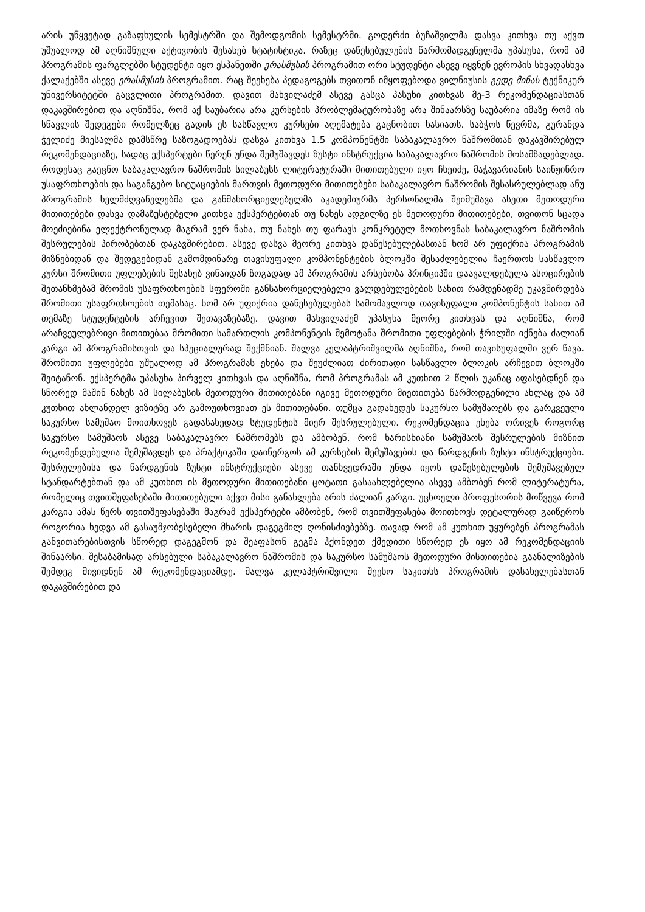არის უწყვეტად გაზაფხულის სემესტრში და შემოდგომის სემესტრში. გოდერძი ბუჩაშვილმა დასვა კითხვა თუ აქვთ უშუალოდ ამ აღნიშნული აქტივობის შესახებ სტატისტიკა. რაზეც დაწესებულების წარმომადგენელმა უპასუხა, რომ ამ პროგრამის ფარგლებში სტუდენტი იყო ესპანეთში ერასმუსის პროგრამით ორი სტუდენტი ასევე იყვნენ ევროპის სხვადასხვა ქალაქებში ასევე ერასმუსის პროგრამით. რაც შეეხება პედაგოგებს თვითონ იმყოფებოდა ვილნიუსის გედე მინას ტექნიკურ უნივერსიტეტში გაცვლითი პროგრამით. დავით მახვილაძემ ასევე გასცა პასუხი კითხვას მე-3 რეკომენდაციასთან დაკავშირებით და აღნიშნა, რომ აქ საუბარია არა კურსების პრობლემატურობაზე არა შინაარსზე საუბარია იმაზე რომ ის სწავლის შედეგები რომელზეც გადის ეს სასწავლო კურსები აღემატება გაცნობით ხასიათს. საბჭოს წევრმა, გურანდა ჭელიძე მიესალმა დამსწრე საზოგადოებას დასვა კითხვა 1.5 კომპონენტში საბაკალავრო ნაშრომთან დაკავშირებულ რეკომენდაციაზე, სადაც ექსპერტები წერენ უნდა შემუშავდეს ზუსტი ინსტრუქცია საბაკალავრო ნაშრომის მოსამზადებლად. როდესაც გაეცნო საბაკალავრო ნაშრომის სილაბუსს ლიტერატურაში მითითებული იყო ჩხეიძე, მაჭავარიანის საინჟინრო უსაფრთხოების და საგანგებო სიტუაციების მართვის მეთოდური მითითებები საბაკალავრო ნაშრომის შესასრულებლად ანუ პროგრამის ხელმძღვანელებმა და განმახორციელებელმა აკადემიურმა პერსონალმა შეიმუშავა ასეთი მეთოდური მითითებები დასვა დამაზუსტებელი კითხვა ექსპერტებთან თუ ნახეს ადგილზე ეს მეთოდური მითითებები, თვითონ სცადა მოეძიებინა ელექტრონულად მაგრამ ვერ ნახა, თუ ნახეს თუ ფარავს კონკრეტულ მოთხოვნას საბაკალავრო ნაშრომის შესრულების პირობებთან დაკავშირებით. ასევე დასვა მეორე კითხვა დაწესებულებასთან ხომ არ უფიქრია პროგრამის მიზნებიდან და შედეგებიდან გამომდინარე თავისუფალი კომპონენტების ბლოკში შესაძლებელია ჩაერთოს სასწავლო კურსი შრომითი უფლებების შესახებ ვინაიდან ზოგადად ამ პროგრამის არსებობა პრინციპში დაავალდებულა ასოცირების შეთანხმებამ შრომის უსაფრთხოების სფეროში განსახორციელებელი ვალდებულებების სახით რამდენადმე უკავშირდება შრომითი უსაფრთხოების თემასაც. ხომ არ უფიქრია დაწესებულებას სამომავლოდ თავისუფალი კომპონენტის სახით ამ თემაზე სტუდენტების არჩევით შეთავაზებაზე. დავით მახვილაძემ უპასუხა მეორე კითხვას და აღნიშნა, რომ არაჩვეულებრივი მითითებაა შრომითი სამართლის კომპონენტის შემოტანა შრომითი უფლებების ჭრილში იქნება ძალიან კარგი ამ პროგრამისთვის და სპეციალურად შექმნიან. შალვა კელაპტრიშვილმა აღნიშნა, რომ თავისუფალში ვერ წავა. შრომითი უფლებები უშუალოდ ამ პროგრამას ეხება და შეუძლიათ ძირითადი სასწავლო ბლოკის არჩევით ბლოკში შეიტანონ. ექსპერტმა უპასუხა პირველ კითხვას და აღნიშნა, რომ პროგრამას ამ კუთხით 2 წლის უკანაც აფასებდნენ და სწორედ მაშინ ნახეს ამ სილაბუსის მეთოდური მითითებანი იგივე მეთოდური მიეთითება წარმოდგენილი ახლაც და ამ კუთხით ახლანდელ ვიზიტზე არ გამოუთხოვიათ ეს მითითებანი. თუმცა გადახედეს საკურსო სამუშაოებს და გარკვეული საკურსო სამუშაო მოითხოვეს გადასახედად სტუდენტის მიერ შესრულებული. რეკომენდაცია ეხება ორივეს როგორც საკურსო სამუშაოს ასევე საბაკალავრო ნაშრომებს და ამბობენ, რომ ხარისხიანი სამუშაოს შესრულების მიზნით რეკომენდებულია შემუშავდეს და პრაქტიკაში დაინერგოს ამ კურსების შემუშავების და წარდგენის ზუსტი ინსტრუქციები. შესრულებისა და წარდგენის ზუსტი ინსტრუქციები ასევე თანხვედრაში უნდა იყოს დაწესებულების შემუშავებულ სტანდარტებთან და ამ კუთხით ის მეთოდური მითითებანი ცოტათი გასაახლებელია ასევე ამბობენ რომ ლიტერატურა, რომელიც თვითშეფასებაში მითითებული აქვთ მისი განახლება არის ძალიან კარგი. უცხოელი პროფესორის მოწვევა რომ კარგია ამას წერს თვითშეფასებაში მაგრამ ექსპერტები ამბობენ, რომ თვითშეფასება მოითხოვს დეტალურად გაიწეროს როგორია ხედვა ამ გასაუმჯობესებელი მხარის დაგეგმილ ღონისძიებებზე. თავად რომ ამ კუთხით უყურებენ პროგრამას განვითარებისთვის სწორედ დაგეგმონ და შეაფასონ გეგმა ჰქონდეთ ქმედითი სწორედ ეს იყო ამ რეკომენდაციის შინაარსი. შესაბამისად არსებული საბაკალავრო ნაშრომის და საკურსო სამუშაოს მეთოდური მისთითებია გაანალიზების შემდეგ მივიდნენ ამ რეკომენდაციამდე. შალვა კელაპტრიშვილი შეეხო საკითხს პროგრამის დასახელებასთან დაკავშირებით და